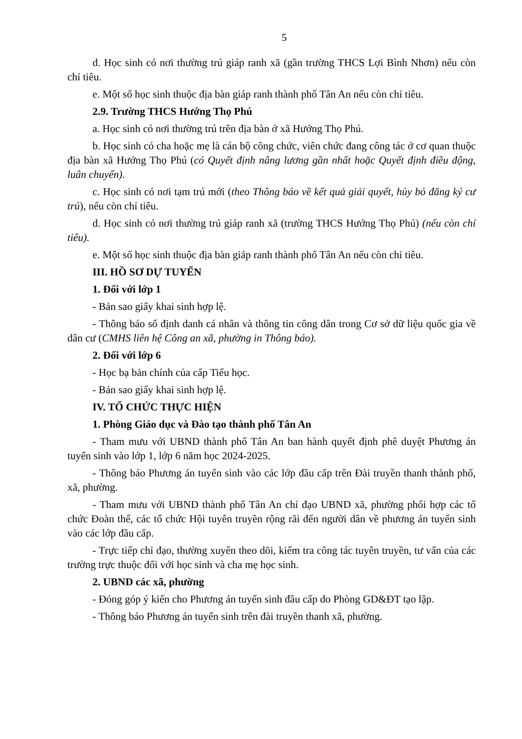5
d. Học sinh có nơi thường trú giáp ranh xã (gần trường THCS Lợi Bình Nhơn) nếu còn chỉ tiêu.
e. Một số học sinh thuộc địa bàn giáp ranh thành phố Tân An nếu còn chỉ tiêu.
2.9. Trường THCS Hướng Thọ Phú
a. Học sinh có nơi thường trú trên địa bàn ở xã Hướng Thọ Phú.
b. Học sinh có cha hoặc mẹ là cán bộ công chức, viên chức đang công tác ở cơ quan thuộc địa bàn xã Hướng Thọ Phú (có Quyết định nâng lương gần nhất hoặc Quyết định điều động, luân chuyển).
c. Học sinh có nơi tạm trú mới (theo Thông báo về kết quả giải quyết, hủy bỏ đăng ký cư trú), nếu còn chỉ tiêu.
d. Học sinh có nơi thường trú giáp ranh xã (trường THCS Hướng Thọ Phú) (nếu còn chỉ tiêu).
e. Một số học sinh thuộc địa bàn giáp ranh thành phố Tân An nếu còn chỉ tiêu.
III. HỒ SƠ DỰ TUYỂN
1. Đối với lớp 1
- Bản sao giấy khai sinh hợp lệ.
- Thông báo số định danh cá nhân và thông tin công dân trong Cơ sở dữ liệu quốc gia về dân cư (CMHS liên hệ Công an xã, phường in Thông báo).
2. Đối với lớp 6
- Học bạ bản chính của cấp Tiểu học.
- Bản sao giấy khai sinh hợp lệ.
IV. TỔ CHỨC THỰC HIỆN
1. Phòng Giáo dục và Đào tạo thành phố Tân An
- Tham mưu với UBND thành phố Tân An ban hành quyết định phê duyệt Phương án tuyển sinh vào lớp 1, lớp 6 năm học 2024-2025.
- Thông báo Phương án tuyển sinh vào các lớp đầu cấp trên Đài truyền thanh thành phố, xã, phường.
- Tham mưu với UBND thành phố Tân An chỉ đạo UBND xã, phường phối hợp các tổ chức Đoàn thể, các tổ chức Hội tuyên truyền rộng rãi đến người dân về phương án tuyển sinh vào các lớp đầu cấp.
- Trực tiếp chỉ đạo, thường xuyên theo dõi, kiểm tra công tác tuyên truyền, tư vấn của các trường trực thuộc đối với học sinh và cha mẹ học sinh.
2. UBND các xã, phường
- Đóng góp ý kiến cho Phương án tuyển sinh đầu cấp do Phòng GD&ĐT tạo lập.
- Thông báo Phương án tuyển sinh trên đài truyền thanh xã, phường.